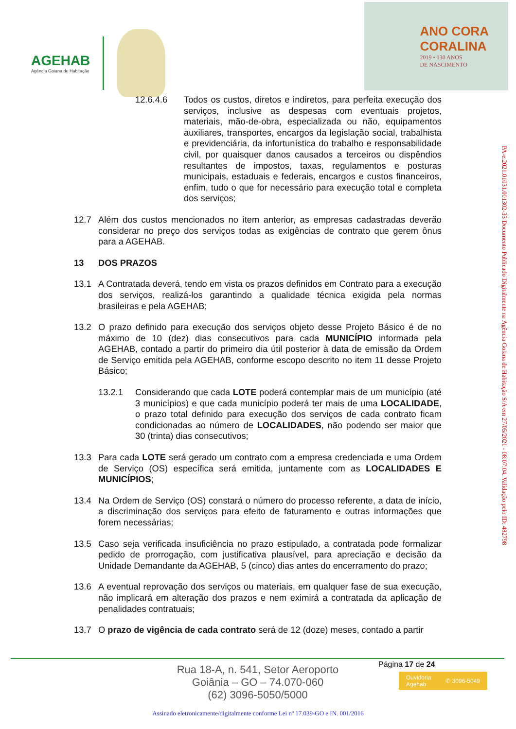AGEHAB
Agência Goiana de Habitação
ANO CORA
CORALINA
2019 • 130 ANOS
DE NASCIMENTO
12.6.4.6 Todos os custos, diretos e indiretos, para perfeita execução dos serviços, inclusive as despesas com eventuais projetos, materiais, mão-de-obra, especializada ou não, equipamentos auxiliares, transportes, encargos da legislação social, trabalhista e previdenciária, da infortunística do trabalho e responsabilidade civil, por quaisquer danos causados a terceiros ou dispêndios resultantes de impostos, taxas, regulamentos e posturas municipais, estaduais e federais, encargos e custos financeiros, enfim, tudo o que for necessário para execução total e completa dos serviços;
12.7 Além dos custos mencionados no item anterior, as empresas cadastradas deverão considerar no preço dos serviços todas as exigências de contrato que gerem ônus para a AGEHAB.
13 DOS PRAZOS
13.1 A Contratada deverá, tendo em vista os prazos definidos em Contrato para a execução dos serviços, realizá-los garantindo a qualidade técnica exigida pela normas brasileiras e pela AGEHAB;
13.2 O prazo definido para execução dos serviços objeto desse Projeto Básico é de no máximo de 10 (dez) dias consecutivos para cada MUNICÍPIO informada pela AGEHAB, contado a partir do primeiro dia útil posterior à data de emissão da Ordem de Serviço emitida pela AGEHAB, conforme escopo descrito no item 11 desse Projeto Básico;
13.2.1 Considerando que cada LOTE poderá contemplar mais de um município (até 3 municípios) e que cada município poderá ter mais de uma LOCALIDADE, o prazo total definido para execução dos serviços de cada contrato ficam condicionadas ao número de LOCALIDADES, não podendo ser maior que 30 (trinta) dias consecutivos;
13.3 Para cada LOTE será gerado um contrato com a empresa credenciada e uma Ordem de Serviço (OS) específica será emitida, juntamente com as LOCALIDADES E MUNICÍPIOS;
13.4 Na Ordem de Serviço (OS) constará o número do processo referente, a data de início, a discriminação dos serviços para efeito de faturamento e outras informações que forem necessárias;
13.5 Caso seja verificada insuficiência no prazo estipulado, a contratada pode formalizar pedido de prorrogação, com justificativa plausível, para apreciação e decisão da Unidade Demandante da AGEHAB, 5 (cinco) dias antes do encerramento do prazo;
13.6 A eventual reprovação dos serviços ou materiais, em qualquer fase de sua execução, não implicará em alteração dos prazos e nem eximirá a contratada da aplicação de penalidades contratuais;
13.7 O prazo de vigência de cada contrato será de 12 (doze) meses, contado a partir
PA-e.2021.01031.001302-33 Documento Publicado Digitalmente na Agência Goiana de Habitação S/A em 27/05/2021 - 08:07:04. Validação pelo ID: 482798
Página 17 de 24
Rua 18-A, n. 541, Setor Aeroporto
Goiânia – GO – 74.070-060
(62) 3096-5050/5000
Ouvidoria
Agehab ✆ 3096-5049
Assinado eletronicamente/digitalmente conforme Lei nº 17.039-GO e IN. 001/2016